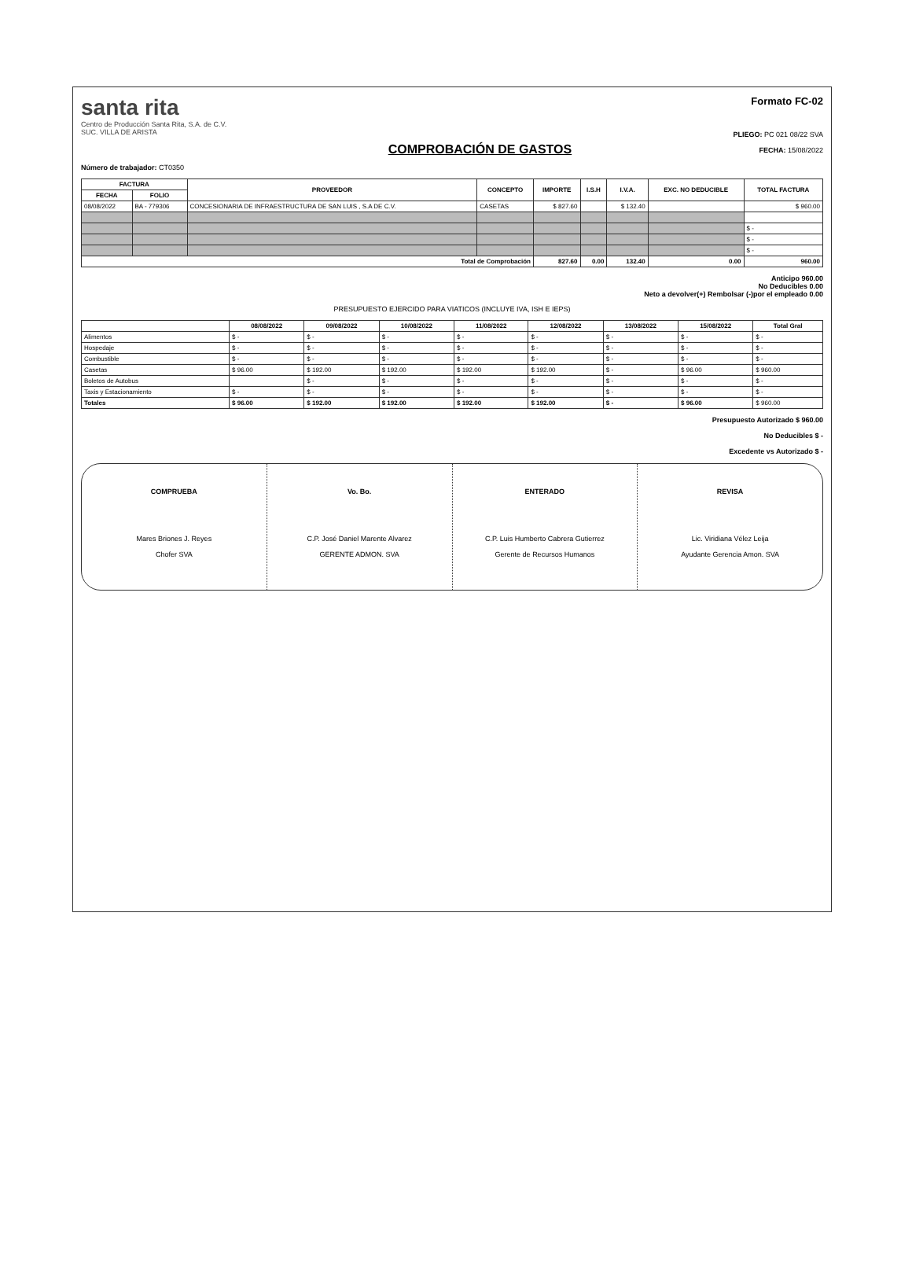santa rita
Centro de Producción Santa Rita, S.A. de C.V.
SUC. VILLA DE ARISTA
COMPROBACIÓN DE GASTOS
Formato FC-02
PLIEGO: PC 021 08/22 SVA
FECHA: 15/08/2022
Número de trabajador: CT0350
| FACTURA | | PROVEEDOR | CONCEPTO | IMPORTE | I.S.H | I.V.A. | EXC. NO DEDUCIBLE | TOTAL FACTURA |
| --- | --- | --- | --- | --- | --- | --- | --- | --- |
| FECHA | FOLIO | | | | | | | |
| 08/08/2022 | BA - 779306 | CONCESIONARIA DE INFRAESTRUCTURA DE SAN LUIS , S.A DE C.V. | CASETAS | $ 827.60 | | $ 132.40 | | $ 960.00 |
| | | | | | | | | $ - |
| | | | | | | | | $ - |
| | | | | | | | | $ - |
| Total de Comprobación | | | | 827.60 | 0.00 | 132.40 | 0.00 | 960.00 |
Anticipo 960.00
No Deducibles 0.00
Neto a devolver(+) Rembolsar (-)por el empleado 0.00
PRESUPUESTO EJERCIDO PARA VIATICOS (INCLUYE IVA, ISH E IEPS)
| | 08/08/2022 | 09/08/2022 | 10/08/2022 | 11/08/2022 | 12/08/2022 | 13/08/2022 | 15/08/2022 | Total Gral |
| --- | --- | --- | --- | --- | --- | --- | --- | --- |
| Alimentos | $ - | $ - | $ - | $ - | $ - | $ - | $ - | $ - |
| Hospedaje | $ - | $ - | $ - | $ - | $ - | $ - | $ - | $ - |
| Combustible | $ - | $ - | $ - | $ - | $ - | $ - | $ - | $ - |
| Casetas | $ 96.00 | $ 192.00 | $ 192.00 | $ 192.00 | $ 192.00 | $ - | $ 96.00 | $ 960.00 |
| Boletos de Autobus | | $ - | $ - | $ - | $ - | $ - | $ - | $ - |
| Taxis y Estacionamiento | $ - | $ - | $ - | $ - | $ - | $ - | $ - | $ - |
| Totales | $ 96.00 | $ 192.00 | $ 192.00 | $ 192.00 | $ 192.00 | $ - | $ 96.00 | $ 960.00 |
Presupuesto Autorizado $ 960.00
No Deducibles $ -
Excedente vs Autorizado $ -
COMPRUEBA
Mares Briones J. Reyes
Chofer SVA
Vo. Bo.
C.P. José Daniel Marente Alvarez
GERENTE ADMON. SVA
ENTERADO
C.P. Luis Humberto Cabrera Gutierrez
Gerente de Recursos Humanos
REVISA
Lic. Viridiana Vélez Leija
Ayudante Gerencia Amon. SVA